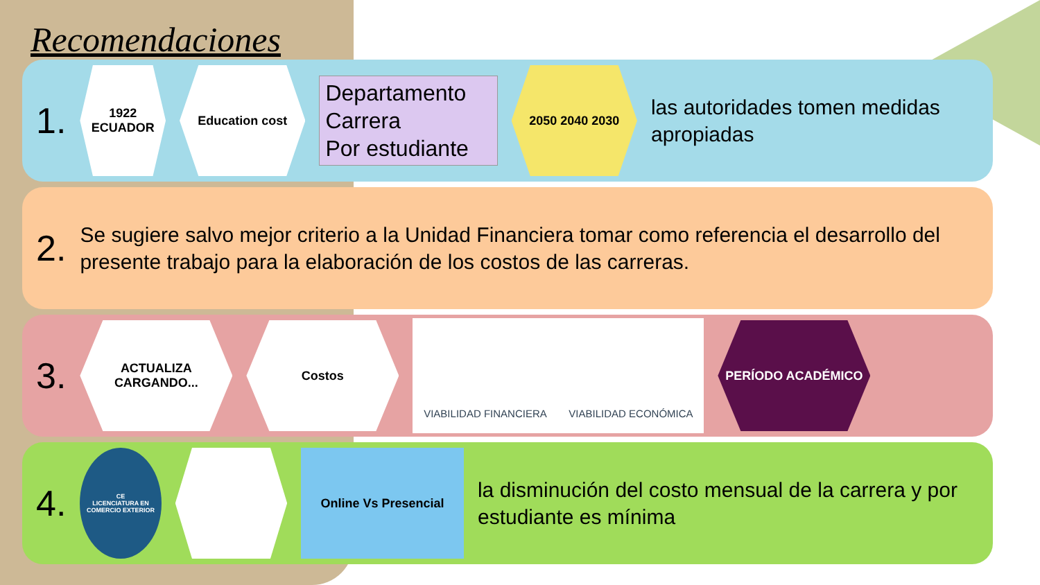Recomendaciones
1.
1922 ECUADOR Education cost
Departamento
Carrera
Por estudiante
2050 2040 2030
las autoridades tomen medidas apropiadas
2.
Se sugiere salvo mejor criterio a la Unidad Financiera tomar como referencia el desarrollo del presente trabajo para la elaboración de los costos de las carreras.
3.
ACTUALIZA
CARGANDO...
Costos
VIABILIDAD FINANCIERA VIABILIDAD ECONÓMICA
PERÍODO ACADÉMICO
4.
CE
LICENCIATURA EN COMERCIO EXTERIOR
Online Vs Presencial
la disminución del costo mensual de la carrera y por estudiante es mínima